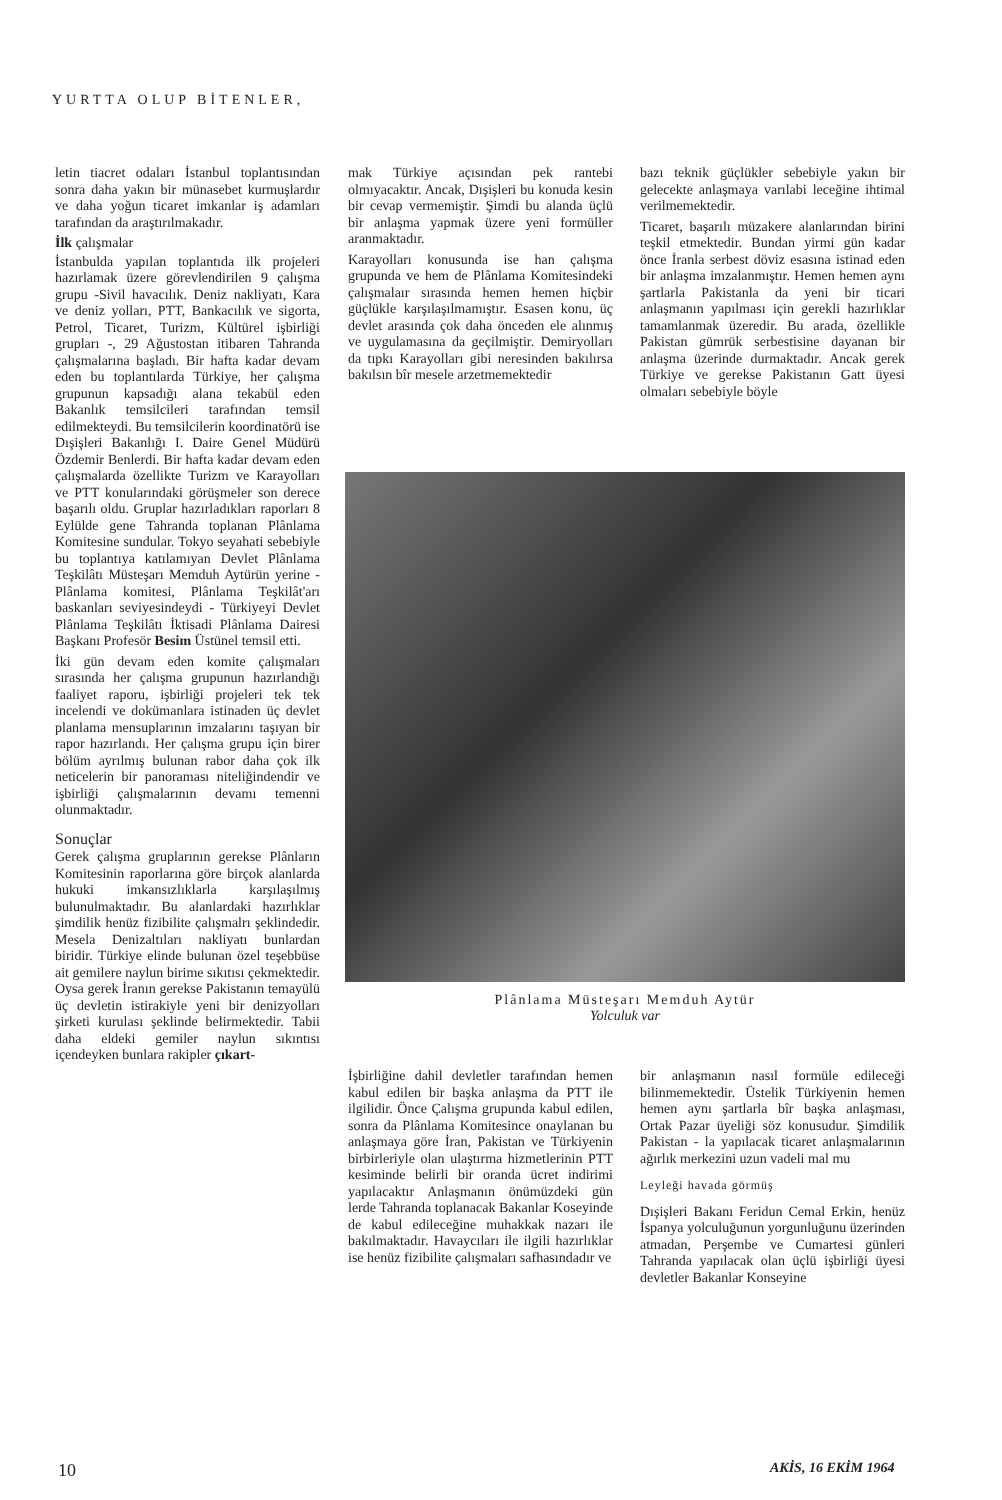YURTTA OLUP BİTENLER,
letin tiacret odaları İstanbul toplantısından sonra daha yakın bir münasebet kurmuşlardır ve daha yoğun ticaret imkanlar iş adamları tarafından da araştırılmakadır.
İlk çalışmalar
İstanbulda yapılan toplantıda ilk projeleri hazırlamak üzere görevlendirilen 9 çalışma grupu -Sivil havacılık. Deniz nakliyatı, Kara ve deniz yolları, PTT, Bankacılık ve sigorta, Petrol, Ticaret, Turizm, Kültürel işbirliği grupları -, 29 Ağustostan itibaren Tahranda çalışmalarına başladı. Bir hafta kadar devam eden bu toplantılarda Türkiye, her çalışma grupunun kapsadığı alana tekabül eden Bakanlık temsilcileri tarafından temsil edilmekteydi. Bu temsilcilerin koordinatörü ise Dışişleri Bakanlığı I. Daire Genel Müdürü Özdemir Benlerdi. Bir hafta kadar devam eden çalışmalarda özellikte Turizm ve Karayolları ve PTT konularındaki görüşmeler son derece başarılı oldu. Gruplar hazırladıkları raporları 8 Eylülde gene Tahranda toplanan Plânlama Komitesine sundular. Tokyo seyahati sebebiyle bu toplantıya katılamıyan Devlet Plânlama Teşkilâtı Müsteşarı Memduh Aytürün yerine - Plânlama komitesi, Plânlama Teşkilât'arı baskanları seviyesindeydi - Türkiyeyi Devlet Plânlama Teşkilâtı İktisadi Plânlama Dairesi Başkanı Profesör Besim Üstünel temsil etti.
İki gün devam eden komite çalışmaları sırasında her çalışma grupunun hazırlandığı faaliyet raporu, işbirliği projeleri tek tek incelendi ve dokümanlara istinaden üç devlet planlama mensuplarının imzalarını taşıyan bir rapor hazırlandı. Her çalışma grupu için birer bölüm ayrılmış bulunan rabor daha çok ilk neticelerin bir panoraması niteliğindendir ve işbirliği çalışmalarının devamı temenni olunmaktadır.
Sonuçlar
Gerek çalışma gruplarının gerekse Plânların Komitesinin raporlarına göre birçok alanlarda hukuki imkansızlıklarla karşılaşılmış bulunulmaktadır. Bu alanlardaki hazırlıklar şimdilik henüz fizibilite çalışmalrı şeklindedir. Mesela Denizaltıları nakliyatı bunlardan biridir. Türkiye elinde bulunan özel teşebbüse ait gemilere naylun birime sıkıtısı çekmektedir. Oysa gerek İranın gerekse Pakistanın temayülü üç devletin istirakiyle yeni bir denizyolları şirketi kurulası şeklinde belirmektedir. Tabii daha eldeki gemiler naylun sıkıntısı içendeyken bunlara rakipler çıkart-
mak Türkiye açısından pek rantebi olmıyacaktır. Ancak, Dışişleri bu konuda kesin bir cevap vermemiştir. Şimdi bu alanda üçlü bir anlaşma yapmak üzere yeni formüller aranmaktadır.
Karayolları konusunda ise han çalışma grupunda ve hem de Plânlama Komitesindeki çalışmalaır sırasında hemen hemen hiçbir güçlükle karşılaşılmamıştır. Esasen konu, üç devlet arasında çok daha önceden ele alınmış ve uygulamasına da geçilmiştir. Demiryolları da tıpkı Karayolları gibi neresinden bakılırsa bakılsın bîr mesele arzetmemektedir
bazı teknik güçlükler sebebiyle yakın bir gelecekte anlaşmaya varılabi leceğine ihtimal verilmemektedir.
Ticaret, başarılı müzakere alanlarından birini teşkil etmektedir. Bundan yirmi gün kadar önce İranla serbest döviz esasına istinad eden bir anlaşma imzalanmıştır. Hemen hemen aynı şartlarla Pakistanla da yeni bir ticari anlaşmanın yapılması için gerekli hazırlıklar tamamlanmak üzeredir. Bu arada, özellikle Pakistan gümrük serbestisine dayanan bir anlaşma üzerinde durmaktadır. Ancak gerek Türkiye ve gerekse Pakistanın Gatt üyesi olmaları sebebiyle böyle
Plânlama Müsteşarı Memduh Aytür
Yolculuk var
İşbirliğine dahil devletler tarafından hemen kabul edilen bir başka anlaşma da PTT ile ilgilidir. Önce Çalışma grupunda kabul edilen, sonra da Plânlama Komitesince onaylanan bu anlaşmaya göre İran, Pakistan ve Türkiyenin birbirleriyle olan ulaştırma hizmetlerinin PTT kesiminde belirli bir oranda ücret indirimi yapılacaktır Anlaşmanın önümüzdeki gün lerde Tahranda toplanacak Bakanlar Koseyinde de kabul edileceğine muhakkak nazarı ile bakılmaktadır. Havaycıları ile ilgili hazırlıklar ise henüz fizibilite çalışmaları safhasındadır ve
bir anlaşmanın nasıl formüle edileceği bilinmemektedir. Üstelik Türkiyenin hemen hemen aynı şartlarla bîr başka anlaşması, Ortak Pazar üyeliği söz konusudur. Şimdilik Pakistan - la yapılacak ticaret anlaşmalarının ağırlık merkezini uzun vadeli mal mu
Leyleği havada görmüş
Dışişleri Bakanı Feridun Cemal Erkin, henüz İspanya yolculuğunun yorgunluğunu üzerinden atmadan, Perşembe ve Cumartesi günleri Tahranda yapılacak olan üçlü işbirliği üyesi devletler Bakanlar Konseyine
10 AKİS, 16 EKİM 1964